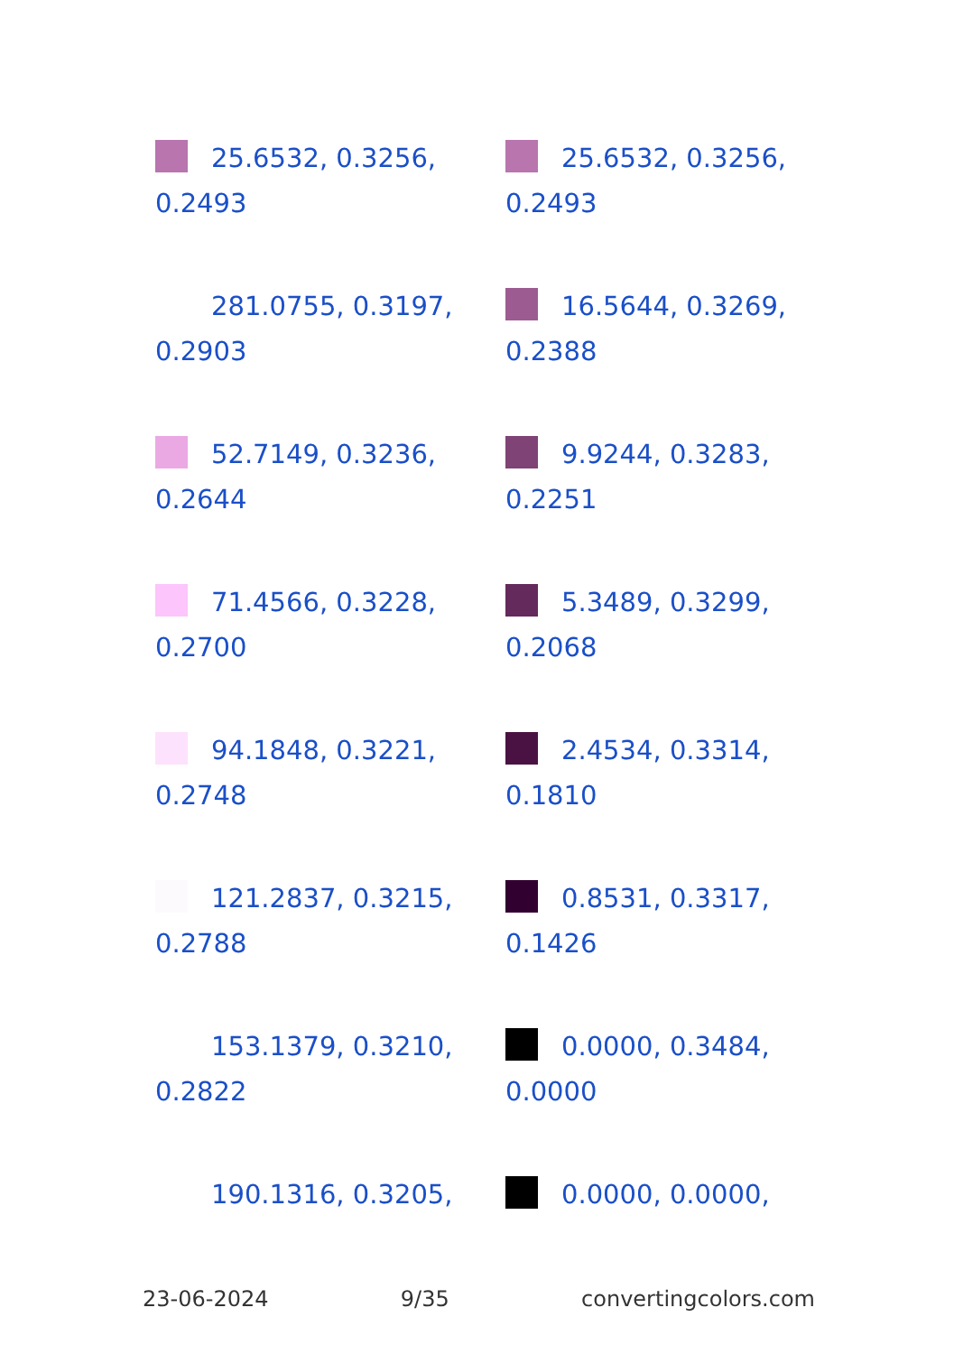25.6532, 0.3256,
0.2493
25.6532, 0.3256,
0.2493
281.0755, 0.3197,
0.2903
16.5644, 0.3269,
0.2388
52.7149, 0.3236,
0.2644
9.9244, 0.3283,
0.2251
71.4566, 0.3228,
0.2700
5.3489, 0.3299,
0.2068
94.1848, 0.3221,
0.2748
2.4534, 0.3314,
0.1810
121.2837, 0.3215,
0.2788
0.8531, 0.3317,
0.1426
153.1379, 0.3210,
0.2822
0.0000, 0.3484,
0.0000
190.1316, 0.3205,
0.0000, 0.0000,
23-06-2024 9/35 convertingcolors.com